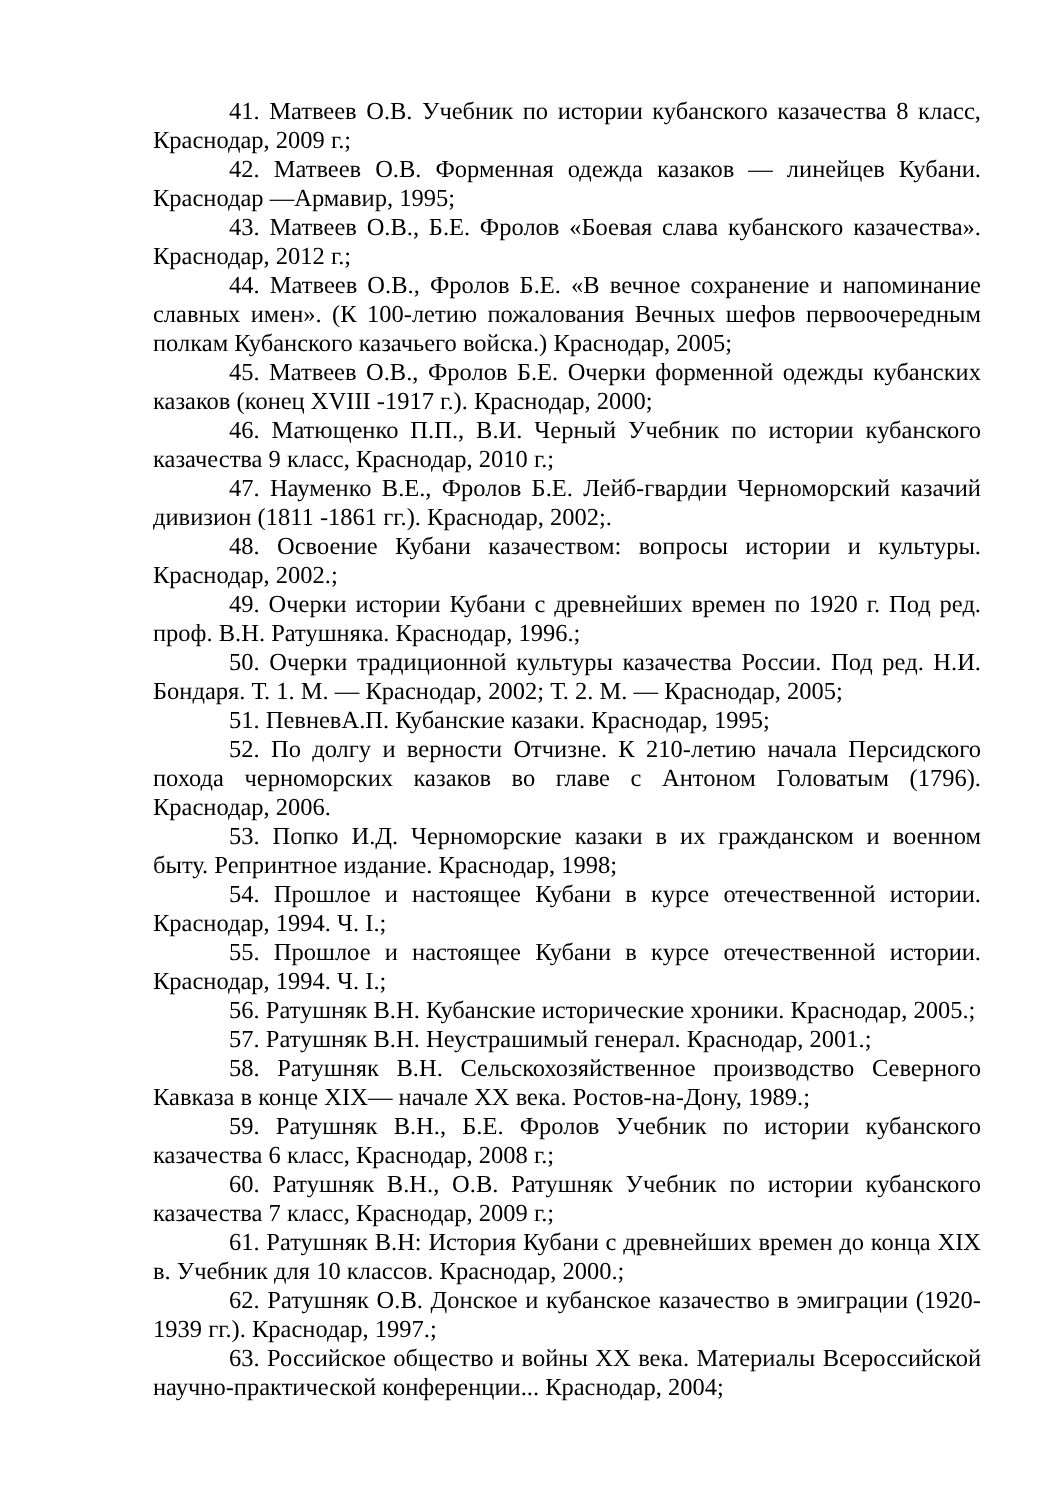41. Матвеев О.В. Учебник по истории кубанского казачества 8 класс, Краснодар, 2009 г.;
42. Матвеев О.В. Форменная одежда казаков — линейцев Кубани. Краснодар —Армавир, 1995;
43. Матвеев О.В., Б.Е. Фролов «Боевая слава кубанского казачества». Краснодар, 2012 г.;
44. Матвеев О.В., Фролов Б.Е. «В вечное сохранение и напоминание славных имен». (К 100-летию пожалования Вечных шефов первоочередным полкам Кубанского казачьего войска.) Краснодар, 2005;
45. Матвеев О.В., Фролов Б.Е. Очерки форменной одежды кубанских казаков (конец XVIII -1917 г.). Краснодар, 2000;
46. Матющенко П.П., В.И. Черный Учебник по истории кубанского казачества 9 класс, Краснодар, 2010 г.;
47. Науменко В.Е., Фролов Б.Е. Лейб-гвардии Черноморский казачий дивизион (1811 -1861 гг.). Краснодар, 2002;.
48. Освоение Кубани казачеством: вопросы истории и культуры. Краснодар, 2002.;
49. Очерки истории Кубани с древнейших времен по 1920 г. Под ред. проф. В.Н. Ратушняка. Краснодар, 1996.;
50. Очерки традиционной культуры казачества России. Под ред. Н.И. Бондаря. Т. 1. М. — Краснодар, 2002; Т. 2. М. — Краснодар, 2005;
51. ПевневА.П. Кубанские казаки. Краснодар, 1995;
52. По долгу и верности Отчизне. К 210-летию начала Персидского похода черноморских казаков во главе с Антоном Головатым (1796). Краснодар, 2006.
53. Попко И.Д. Черноморские казаки в их гражданском и военном быту. Репринтное издание. Краснодар, 1998;
54. Прошлое и настоящее Кубани в курсе отечественной истории. Краснодар, 1994. Ч. I.;
55. Прошлое и настоящее Кубани в курсе отечественной истории. Краснодар, 1994. Ч. I.;
56. Ратушняк В.Н. Кубанские исторические хроники. Краснодар, 2005.;
57. Ратушняк В.Н. Неустрашимый генерал. Краснодар, 2001.;
58. Ратушняк В.Н. Сельскохозяйственное производство Северного Кавказа в конце XIX— начале XX века. Ростов-на-Дону, 1989.;
59. Ратушняк В.Н., Б.Е. Фролов Учебник по истории кубанского казачества 6 класс, Краснодар, 2008 г.;
60. Ратушняк В.Н., О.В. Ратушняк Учебник по истории кубанского казачества 7 класс, Краснодар, 2009 г.;
61. Ратушняк В.Н: История Кубани с древнейших времен до конца XIX в. Учебник для 10 классов. Краснодар, 2000.;
62. Ратушняк О.В. Донское и кубанское казачество в эмиграции (1920-1939 гг.). Краснодар, 1997.;
63. Российское общество и войны XX века. Материалы Всероссийской научно-практической конференции... Краснодар, 2004;